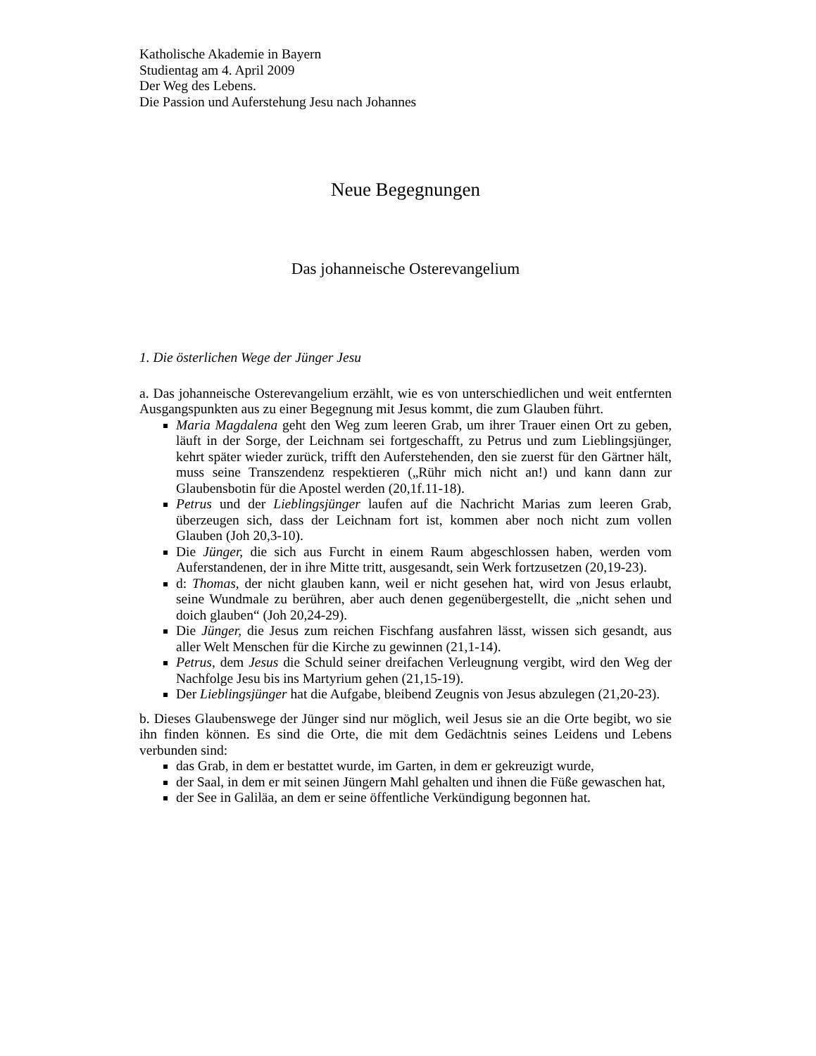Katholische Akademie in Bayern
Studientag am 4. April 2009
Der Weg des Lebens.
Die Passion und Auferstehung Jesu nach Johannes
Neue Begegnungen
Das johanneische Osterevangelium
1. Die österlichen Wege der Jünger Jesu
a. Das johanneische Osterevangelium erzählt, wie es von unterschiedlichen und weit entfernten Ausgangspunkten aus zu einer Begegnung mit Jesus kommt, die zum Glauben führt.
Maria Magdalena geht den Weg zum leeren Grab, um ihrer Trauer einen Ort zu geben, läuft in der Sorge, der Leichnam sei fortgeschafft, zu Petrus und zum Lieblingsjünger, kehrt später wieder zurück, trifft den Auferstehenden, den sie zuerst für den Gärtner hält, muss seine Transzendenz respektieren („Rühr mich nicht an!) und kann dann zur Glaubensbotin für die Apostel werden (20,1f.11-18).
Petrus und der Lieblingsjünger laufen auf die Nachricht Marias zum leeren Grab, überzeugen sich, dass der Leichnam fort ist, kommen aber noch nicht zum vollen Glauben (Joh 20,3-10).
Die Jünger, die sich aus Furcht in einem Raum abgeschlossen haben, werden vom Auferstandenen, der in ihre Mitte tritt, ausgesandt, sein Werk fortzusetzen (20,19-23).
d: Thomas, der nicht glauben kann, weil er nicht gesehen hat, wird von Jesus erlaubt, seine Wundmale zu berühren, aber auch denen gegenübergestellt, die „nicht sehen und doich glauben“ (Joh 20,24-29).
Die Jünger, die Jesus zum reichen Fischfang ausfahren lässt, wissen sich gesandt, aus aller Welt Menschen für die Kirche zu gewinnen (21,1-14).
Petrus, dem Jesus die Schuld seiner dreifachen Verleugnung vergibt, wird den Weg der Nachfolge Jesu bis ins Martyrium gehen (21,15-19).
Der Lieblingsjünger hat die Aufgabe, bleibend Zeugnis von Jesus abzulegen (21,20-23).
b. Dieses Glaubenswege der Jünger sind nur möglich, weil Jesus sie an die Orte begibt, wo sie ihn finden können. Es sind die Orte, die mit dem Gedächtnis seines Leidens und Lebens verbunden sind:
das Grab, in dem er bestattet wurde, im Garten, in dem er gekreuzigt wurde,
der Saal, in dem er mit seinen Jüngern Mahl gehalten und ihnen die Füße gewaschen hat,
der See in Galiläa, an dem er seine öffentliche Verkündigung begonnen hat.